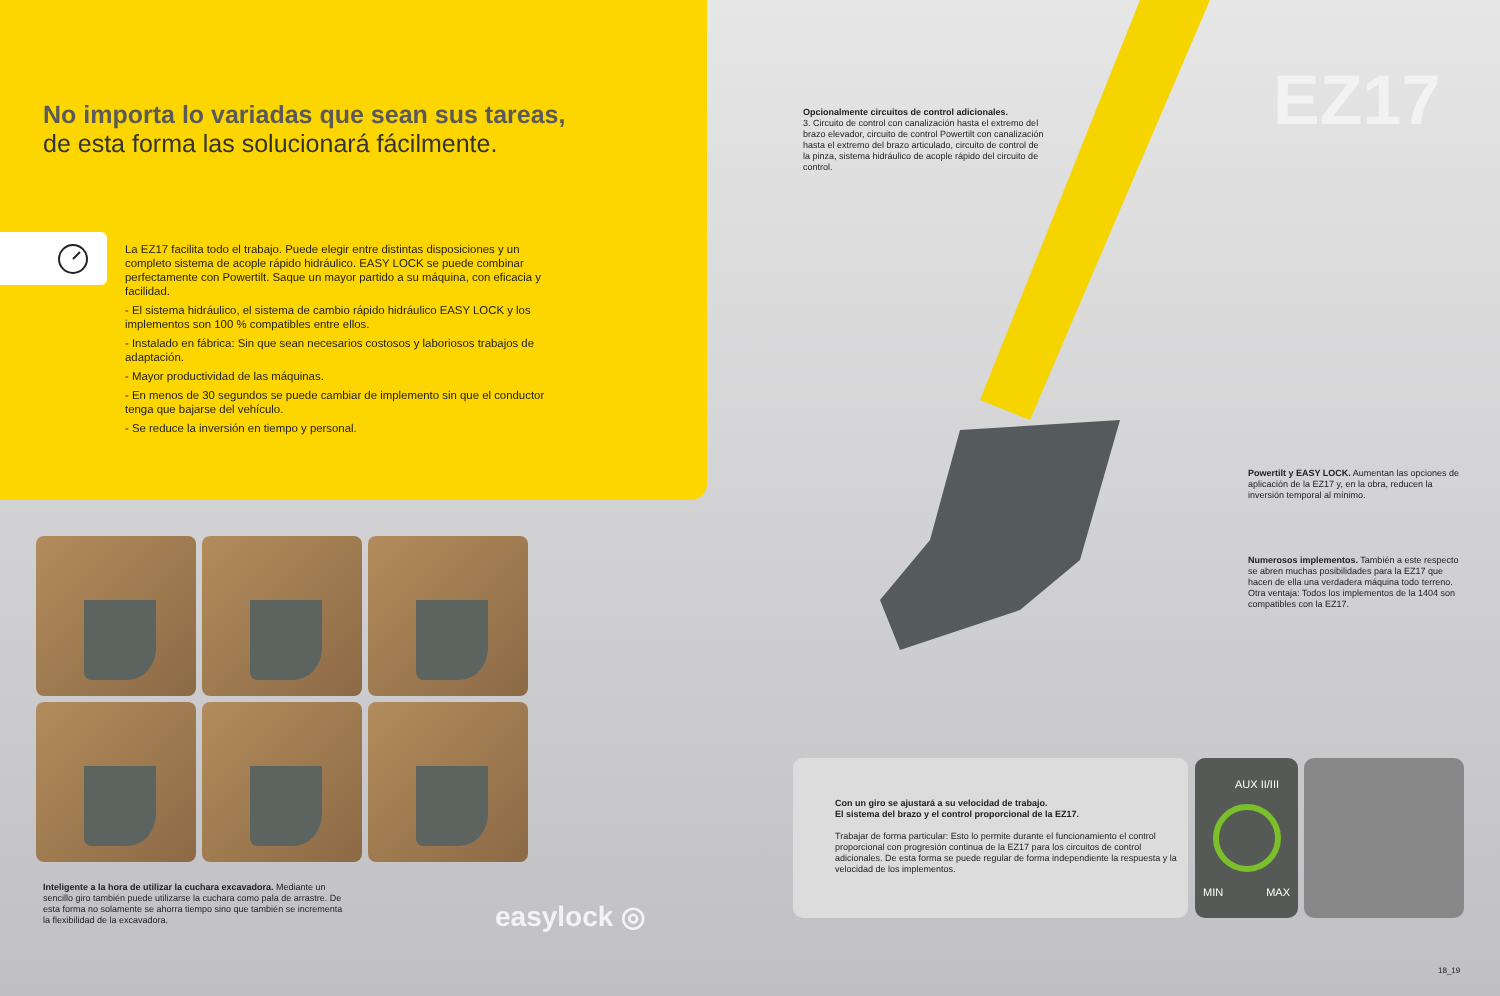No importa lo variadas que sean sus tareas,
de esta forma las solucionará fácilmente.
La EZ17 facilita todo el trabajo. Puede elegir entre distintas disposiciones y un completo sistema de acople rápido hidráulico. EASY LOCK se puede combinar perfectamente con Powertilt. Saque un mayor partido a su máquina, con eficacia y facilidad.
- El sistema hidráulico, el sistema de cambio rápido hidráulico EASY LOCK y los implementos son 100 % compatibles entre ellos.
- Instalado en fábrica: Sin que sean necesarios costosos y laboriosos trabajos de adaptación.
- Mayor productividad de las máquinas.
- En menos de 30 segundos se puede cambiar de implemento sin que el conductor tenga que bajarse del vehículo.
- Se reduce la inversión en tiempo y personal.
Inteligente a la hora de utilizar la cuchara excavadora. Mediante un sencillo giro también puede utilizarse la cuchara como pala de arrastre. De esta forma no solamente se ahorra tiempo sino que también se incrementa la flexibilidad de la excavadora.
easylock ◎
EZ17
Opcionalmente circuitos de control adicionales.
3. Circuito de control con canalización hasta el extremo del brazo elevador, circuito de control Powertilt con canalización hasta el extremo del brazo articulado, circuito de control de la pinza, sistema hidráulico de acople rápido del circuito de control.
Powertilt y EASY LOCK. Aumentan las opciones de aplicación de la EZ17 y, en la obra, reducen la inversión temporal al mínimo.
Numerosos implementos. También a este respecto se abren muchas posibilidades para la EZ17 que hacen de ella una verdadera máquina todo terreno. Otra ventaja: Todos los implementos de la 1404 son compatibles con la EZ17.
Con un giro se ajustará a su velocidad de trabajo.
El sistema del brazo y el control proporcional de la EZ17.
Trabajar de forma particular: Esto lo permite durante el funcionamiento el control proporcional con progresión continua de la EZ17 para los circuitos de control adicionales. De esta forma se puede regular de forma independiente la respuesta y la velocidad de los implementos.
AUX II/III
MIN MAX
18_19